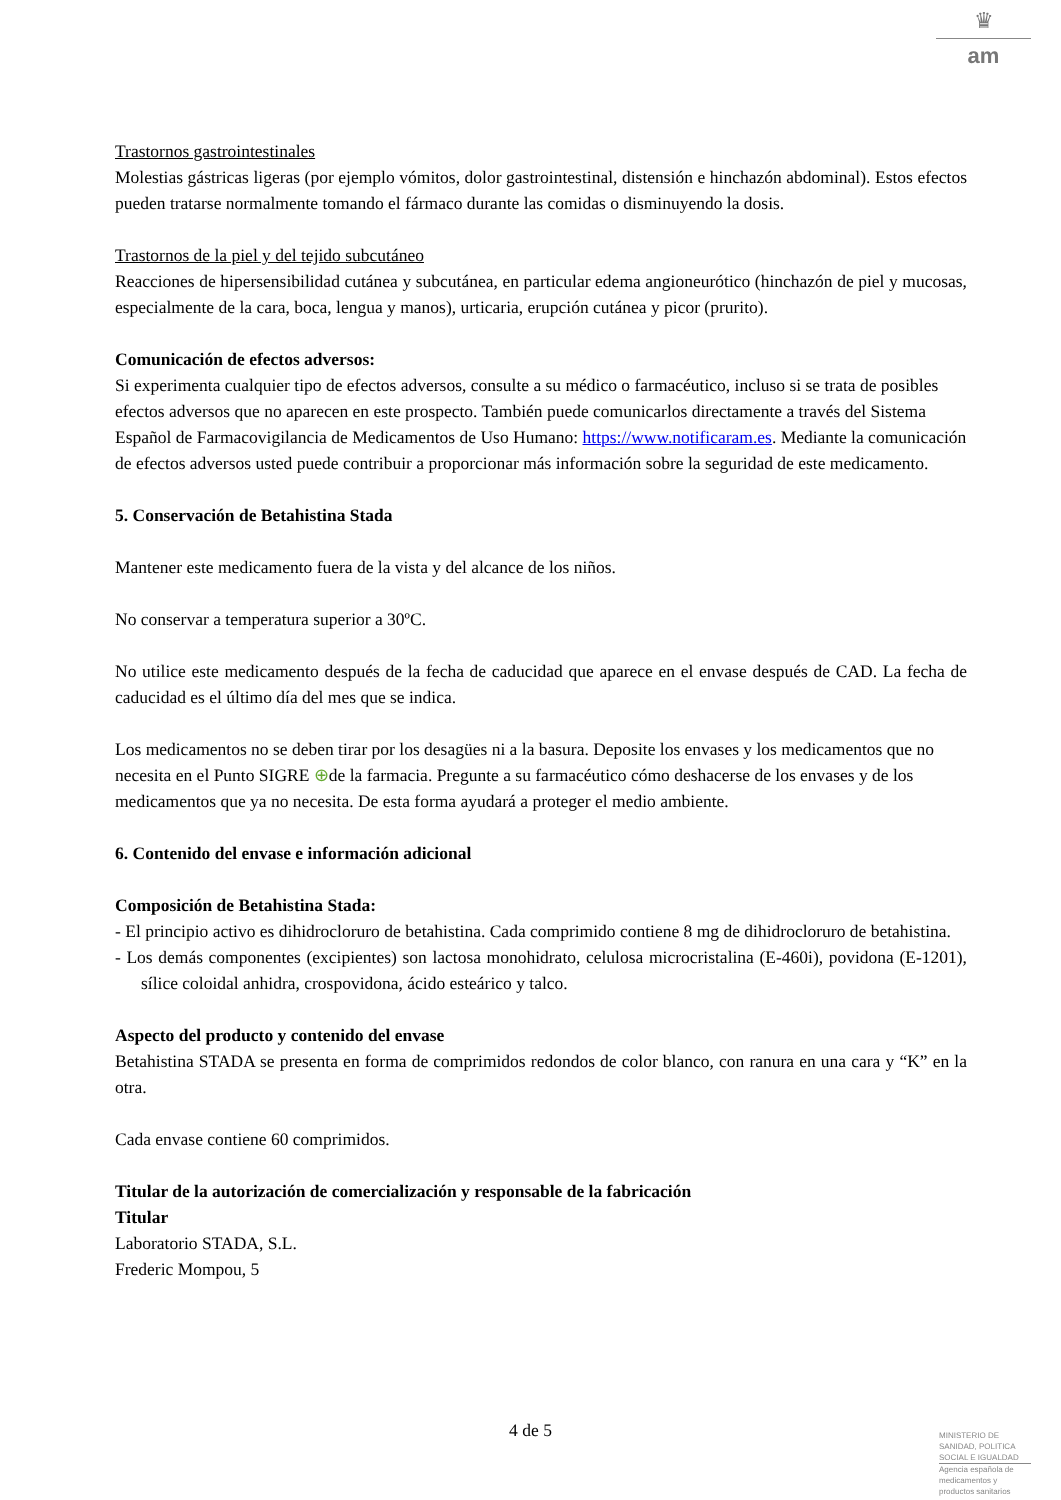♛
am
Trastornos gastrointestinales
Molestias gástricas ligeras (por ejemplo vómitos, dolor gastrointestinal, distensión e hinchazón abdominal). Estos efectos pueden tratarse normalmente tomando el fármaco durante las comidas o disminuyendo la dosis.
Trastornos de la piel y del tejido subcutáneo
Reacciones de hipersensibilidad cutánea y subcutánea, en particular edema angioneurótico (hinchazón de piel y mucosas, especialmente de la cara, boca, lengua y manos), urticaria, erupción cutánea y picor (prurito).
Comunicación de efectos adversos:
Si experimenta cualquier tipo de efectos adversos, consulte a su médico o farmacéutico, incluso si se trata de posibles efectos adversos que no aparecen en este prospecto. También puede comunicarlos directamente a través del Sistema Español de Farmacovigilancia de Medicamentos de Uso Humano: https://www.notificaram.es. Mediante la comunicación de efectos adversos usted puede contribuir a proporcionar más información sobre la seguridad de este medicamento.
5. Conservación de Betahistina Stada
Mantener este medicamento fuera de la vista y del alcance de los niños.
No conservar a temperatura superior a 30ºC.
No utilice este medicamento después de la fecha de caducidad que aparece en el envase después de CAD. La fecha de caducidad es el último día del mes que se indica.
Los medicamentos no se deben tirar por los desagües ni a la basura. Deposite los envases y los medicamentos que no necesita en el Punto SIGRE ⊕de la farmacia. Pregunte a su farmacéutico cómo deshacerse de los envases y de los medicamentos que ya no necesita. De esta forma ayudará a proteger el medio ambiente.
6. Contenido del envase e información adicional
Composición de Betahistina Stada:
- El principio activo es dihidrocloruro de betahistina. Cada comprimido contiene 8 mg de dihidrocloruro de betahistina.
- Los demás componentes (excipientes) son lactosa monohidrato, celulosa microcristalina (E-460i), povidona (E-1201), sílice coloidal anhidra, crospovidona, ácido esteárico y talco.
Aspecto del producto y contenido del envase
Betahistina STADA se presenta en forma de comprimidos redondos de color blanco, con ranura en una cara y “K” en la otra.
Cada envase contiene 60 comprimidos.
Titular de la autorización de comercialización y responsable de la fabricación
Titular
Laboratorio STADA, S.L.
Frederic Mompou, 5
4 de 5
MINISTERIO DE
SANIDAD, POLITICA
SOCIAL E IGUALDAD
Agencia española de
medicamentos y
productos sanitarios